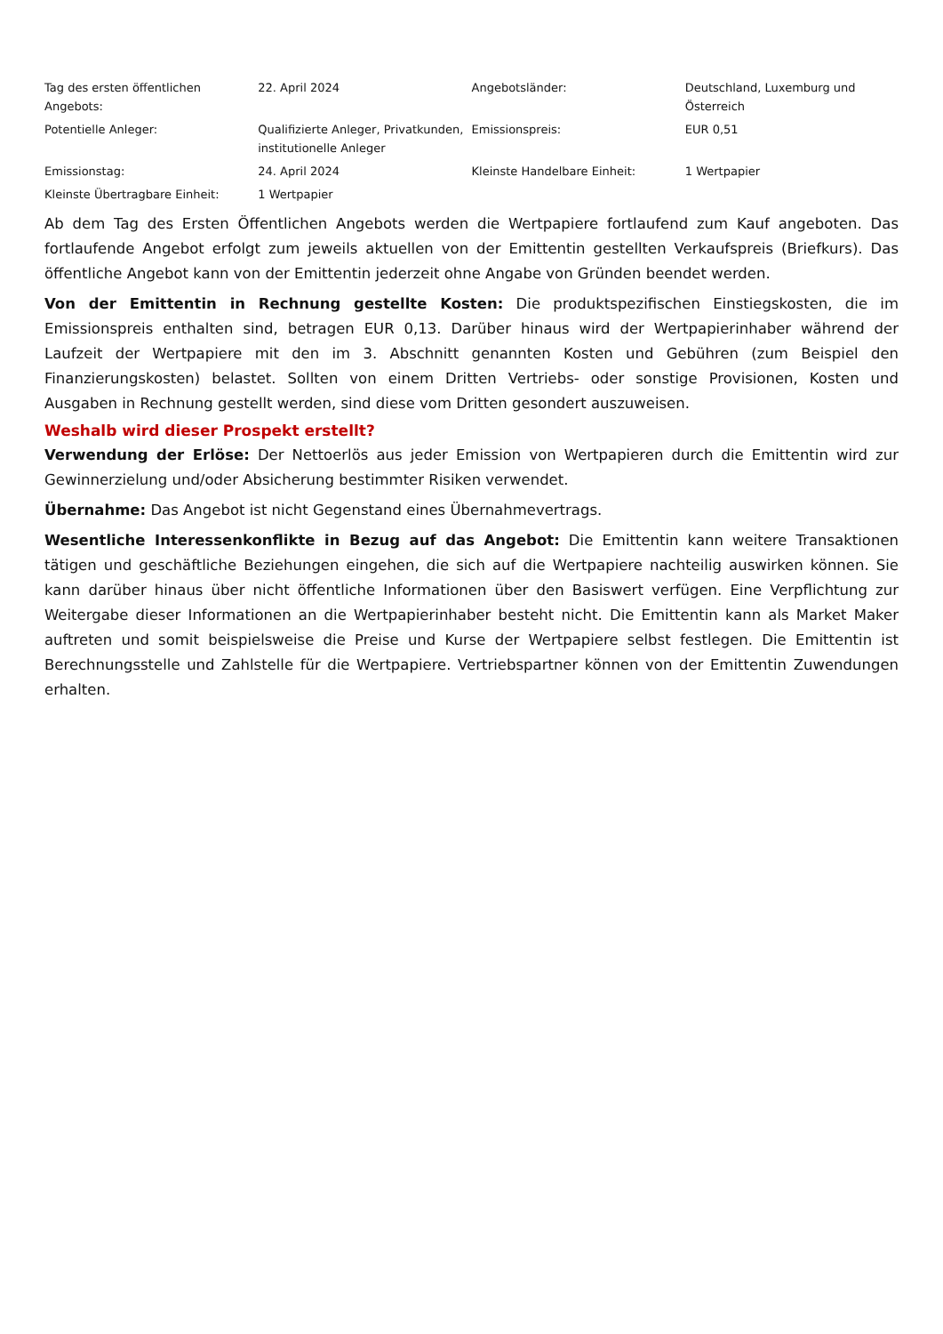| Tag des ersten öffentlichen Angebots: | 22. April 2024 | Angebotsländer: | Deutschland, Luxemburg und Österreich |
| Potentielle Anleger: | Qualifizierte Anleger, Privatkunden, institutionelle Anleger | Emissionspreis: | EUR 0,51 |
| Emissionstag: | 24. April 2024 | Kleinste Handelbare Einheit: | 1 Wertpapier |
| Kleinste Übertragbare Einheit: | 1 Wertpapier | | |
Ab dem Tag des Ersten Öffentlichen Angebots werden die Wertpapiere fortlaufend zum Kauf angeboten. Das fortlaufende Angebot erfolgt zum jeweils aktuellen von der Emittentin gestellten Verkaufspreis (Briefkurs). Das öffentliche Angebot kann von der Emittentin jederzeit ohne Angabe von Gründen beendet werden.
Von der Emittentin in Rechnung gestellte Kosten: Die produktspezifischen Einstiegskosten, die im Emissionspreis enthalten sind, betragen EUR 0,13. Darüber hinaus wird der Wertpapierinhaber während der Laufzeit der Wertpapiere mit den im 3. Abschnitt genannten Kosten und Gebühren (zum Beispiel den Finanzierungskosten) belastet. Sollten von einem Dritten Vertriebs- oder sonstige Provisionen, Kosten und Ausgaben in Rechnung gestellt werden, sind diese vom Dritten gesondert auszuweisen.
Weshalb wird dieser Prospekt erstellt?
Verwendung der Erlöse: Der Nettoerlös aus jeder Emission von Wertpapieren durch die Emittentin wird zur Gewinnerzielung und/oder Absicherung bestimmter Risiken verwendet.
Übernahme: Das Angebot ist nicht Gegenstand eines Übernahmevertrags.
Wesentliche Interessenkonflikte in Bezug auf das Angebot: Die Emittentin kann weitere Transaktionen tätigen und geschäftliche Beziehungen eingehen, die sich auf die Wertpapiere nachteilig auswirken können. Sie kann darüber hinaus über nicht öffentliche Informationen über den Basiswert verfügen. Eine Verpflichtung zur Weitergabe dieser Informationen an die Wertpapierinhaber besteht nicht. Die Emittentin kann als Market Maker auftreten und somit beispielsweise die Preise und Kurse der Wertpapiere selbst festlegen. Die Emittentin ist Berechnungsstelle und Zahlstelle für die Wertpapiere. Vertriebspartner können von der Emittentin Zuwendungen erhalten.